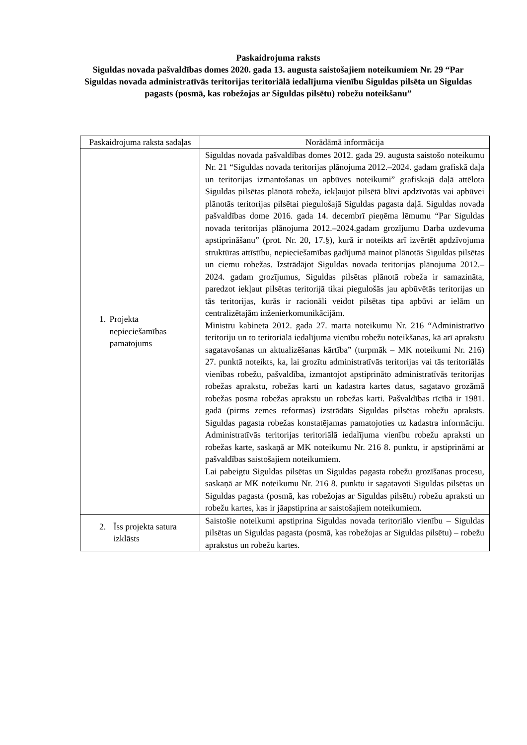Paskaidrojuma raksts
Siguldas novada pašvaldības domes 2020. gada 13. augusta saistošajiem noteikumiem Nr. 29 “Par Siguldas novada administratīvās teritorijas teritoriālā iedalījuma vienību Siguldas pilsēta un Siguldas pagasts (posmā, kas robežojas ar Siguldas pilsētu) robežu noteikšanu”
| Paskaidrojuma raksta sadaļas | Norādāmā informācija |
| --- | --- |
| 1. Projekta nepieciešamības pamatojums | Siguldas novada pašvaldības domes 2012. gada 29. augusta saistošo noteikumu Nr. 21 “Siguldas novada teritorijas plānojuma 2012.–2024. gadam grafiskā daļa un teritorijas izmantošanas un apbūves noteikumi” grafiskajā daļā attēlota Siguldas pilsētas plānotā robeža, iekļaujot pilsētā blīvi apdzīvotās vai apbūvei plānotās teritorijas pilsētai piegulošajā Siguldas pagasta daļā. Siguldas novada pašvaldības dome 2016. gada 14. decembrī pieņēma lēmumu “Par Siguldas novada teritorijas plānojuma 2012.–2024.gadam grozījumu Darba uzdevuma apstiprināšanu” (prot. Nr. 20, 17.§), kurā ir noteikts arī izvērtēt apdzīvojuma struktūras attīstību, nepieciešamības gadījumā mainot plānotās Siguldas pilsētas un ciemu robežas. Izstrādājot Siguldas novada teritorijas plānojuma 2012.–2024. gadam grozījumus, Siguldas pilsētas plānotā robeža ir samazināta, paredzot iekļaut pilsētas teritorijā tikai piegulošās jau apbūvētās teritorijas un tās teritorijas, kurās ir racionāli veidot pilsētas tipa apbūvi ar ielām un centralizētajām inženierkomunikācijām. Ministru kabineta 2012. gada 27. marta noteikumu Nr. 216 “Administratīvo teritoriju un to teritoriālā iedalījuma vienību robežu noteikšanas, kā arī aprakstu sagatavošanas un aktualizēšanas kārtība” (turpmāk – MK noteikumi Nr. 216) 27. punktā noteikts, ka, lai grozītu administratīvās teritorijas vai tās teritoriālās vienības robežu, pašvaldība, izmantojot apstiprināto administratīvās teritorijas robežas aprakstu, robežas karti un kadastra kartes datus, sagatavo grozāmā robežas posma robežas aprakstu un robežas karti. Pašvaldības rīcībā ir 1981. gadā (pirms zemes reformas) izstrādāts Siguldas pilsētas robežu apraksts. Siguldas pagasta robežas konstatējamas pamatojoties uz kadastra informāciju. Administratīvās teritorijas teritoriālā iedalījuma vienību robežu apraksti un robežas karte, saskaņā ar MK noteikumu Nr. 216 8. punktu, ir apstiprināmi ar pašvaldības saistošajiem noteikumiem. Lai pabeigtu Siguldas pilsētas un Siguldas pagasta robežu grozīšanas procesu, saskaņā ar MK noteikumu Nr. 216 8. punktu ir sagatavoti Siguldas pilsētas un Siguldas pagasta (posmā, kas robežojas ar Siguldas pilsētu) robežu apraksti un robežu kartes, kas ir jāapstiprina ar saistošajiem noteikumiem. |
| 2. Īss projekta satura izklāsts | Saistošie noteikumi apstiprina Siguldas novada teritoriālo vienību – Siguldas pilsētas un Siguldas pagasta (posmā, kas robežojas ar Siguldas pilsētu) – robežu aprakstus un robežu kartes. |